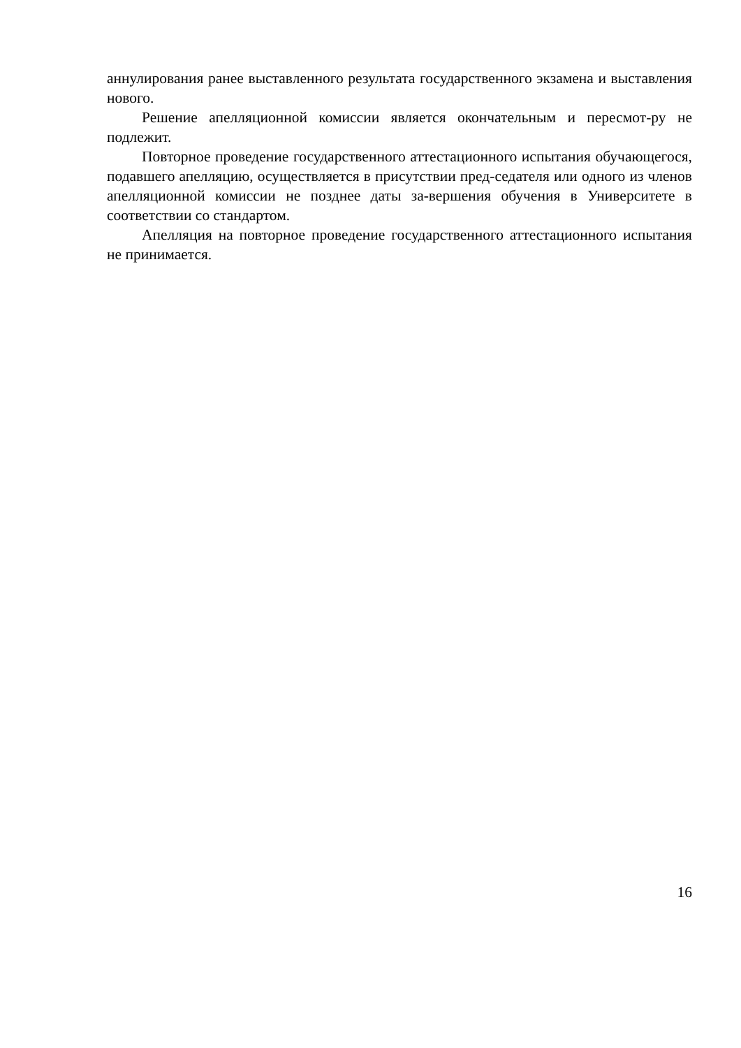аннулирования ранее выставленного результата государственного экзамена и выставления нового.
Решение апелляционной комиссии является окончательным и пересмот-ру не подлежит.
Повторное проведение государственного аттестационного испытания обучающегося, подавшего апелляцию, осуществляется в присутствии пред-седателя или одного из членов апелляционной комиссии не позднее даты за-вершения обучения в Университете в соответствии со стандартом.
Апелляция на повторное проведение государственного аттестационного испытания не принимается.
16